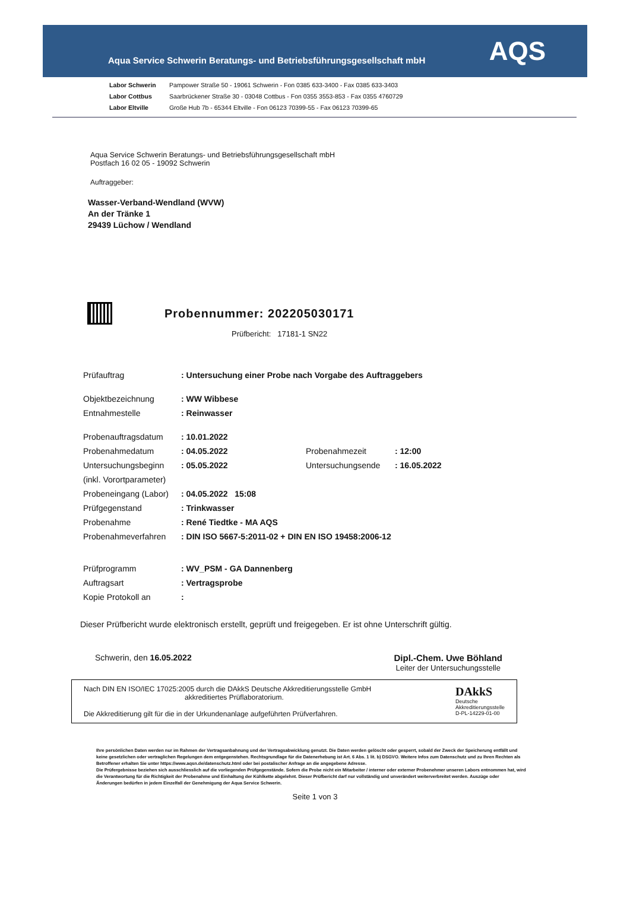Aqua Service Schwerin Beratungs- und Betriebsführungsgesellschaft mbH
AQS
Labor Schwerin Pampower Straße 50 - 19061 Schwerin - Fon 0385 633-3400 - Fax 0385 633-3403
Labor Cottbus Saarbrückener Straße 30 - 03048 Cottbus - Fon 0355 3553-853 - Fax 0355 4760729
Labor Eltville Große Hub 7b - 65344 Eltville - Fon 06123 70399-55 - Fax 06123 70399-65
Aqua Service Schwerin Beratungs- und Betriebsführungsgesellschaft mbH
Postfach 16 02 05 - 19092 Schwerin
Auftraggeber:
Wasser-Verband-Wendland (WVW)
An der Tränke 1
29439 Lüchow / Wendland
Probennummer: 202205030171
Prüfbericht: 17181-1 SN22
Prüfauftrag: Untersuchung einer Probe nach Vorgabe des Auftraggebers
Objektbezeichnung: WW Wibbese
Entnahmestelle: Reinwasser
Probenauftragsdatum: 10.01.2022
Probenahmedatum: 04.05.2022 Probenahmezeit: 12:00
Untersuchungsbeginn
(inkl. Vorortparameter): 05.05.2022 Untersuchungsende: 16.05.2022
Probeneingang (Labor): 04.05.2022 15:08
Prüfgegenstand: Trinkwasser
Probenahme: René Tiedtke - MA AQS
Probenahmeverfahren: DIN ISO 5667-5:2011-02 + DIN EN ISO 19458:2006-12
Prüfprogramm: WV_PSM - GA Dannenberg
Auftragsart: Vertragsprobe
Kopie Protokoll an:
Dieser Prüfbericht wurde elektronisch erstellt, geprüft und freigegeben. Er ist ohne Unterschrift gültig.
Schwerin, den 16.05.2022 Dipl.-Chem. Uwe Böhland
Leiter der Untersuchungsstelle
Nach DIN EN ISO/IEC 17025:2005 durch die DAkkS Deutsche Akkreditierungsstelle GmbH
akkreditiertes Prüflaboratorium.
Die Akkreditierung gilt für die in der Urkundenanlage aufgeführten Prüfverfahren.
DAkkS
Deutsche
Akkreditierungsstelle
D-PL-14229-01-00
Ihre persönlichen Daten werden nur im Rahmen der Vertragsanbahnung und der Vertragsabwicklung genutzt. Die Daten werden gelöscht oder gesperrt, sobald der Zweck der Speicherung entfällt und keine gesetzlichen oder vertraglichen Regelungen dem entgegenstehen. Rechtsgrundlage für die Datenerhebung ist Art. 6 Abs. 1 lit. b) DSGVO. Weitere Infos zum Datenschutz und zu Ihren Rechten als Betroffener erhalten Sie unter https://www.aqsn.de/datenschutz.html oder bei postalischer Anfrage an die angegebene Adresse.
Die Prüfergebnisse beziehen sich ausschliesslich auf die vorliegenden Prüfgegenstände. Sofern die Probe nicht ein Mitarbeiter / interner oder externer Probenehmer unseren Labors entnommen hat, wird die Verantwortung für die Richtigkeit der Probenahme und Einhaltung der Kühlkette abgelehnt. Dieser Prüfbericht darf nur vollständig und unverändert weiterverbreitet werden. Auszüge oder Änderungen bedürfen in jedem Einzelfall der Genehmigung der Aqua Service Schwerin.
Seite 1 von 3